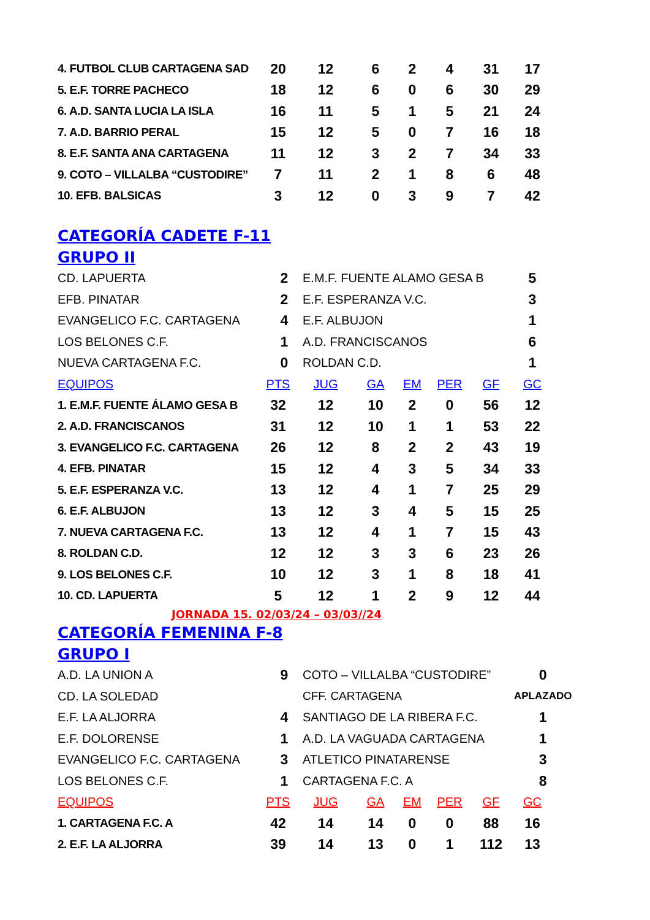| 4. FUTBOL CLUB CARTAGENA SAD | 20 | 12 | 6 | 2 | 4 | 31 | 17 |
| 5. E.F. TORRE PACHECO | 18 | 12 | 6 | 0 | 6 | 30 | 29 |
| 6. A.D. SANTA LUCIA LA ISLA | 16 | 11 | 5 | 1 | 5 | 21 | 24 |
| 7. A.D. BARRIO PERAL | 15 | 12 | 5 | 0 | 7 | 16 | 18 |
| 8. E.F. SANTA ANA CARTAGENA | 11 | 12 | 3 | 2 | 7 | 34 | 33 |
| 9. COTO – VILLALBA “CUSTODIRE” | 7 | 11 | 2 | 1 | 8 | 6 | 48 |
| 10. EFB. BALSICAS | 3 | 12 | 0 | 3 | 9 | 7 | 42 |
CATEGORÍA CADETE F-11
GRUPO II
| CD. LAPUERTA | 2 | E.M.F. FUENTE ALAMO GESA B | 5 |
| EFB. PINATAR | 2 | E.F. ESPERANZA V.C. | 3 |
| EVANGELICO F.C. CARTAGENA | 4 | E.F. ALBUJON | 1 |
| LOS BELONES C.F. | 1 | A.D. FRANCISCANOS | 6 |
| NUEVA CARTAGENA F.C. | 0 | ROLDAN C.D. | 1 |
| EQUIPOS | PTS | JUG | GA | EM | PER | GF | GC |
| --- | --- | --- | --- | --- | --- | --- | --- |
| 1. E.M.F. FUENTE ÁLAMO GESA B | 32 | 12 | 10 | 2 | 0 | 56 | 12 |
| 2. A.D. FRANCISCANOS | 31 | 12 | 10 | 1 | 1 | 53 | 22 |
| 3. EVANGELICO F.C. CARTAGENA | 26 | 12 | 8 | 2 | 2 | 43 | 19 |
| 4. EFB. PINATAR | 15 | 12 | 4 | 3 | 5 | 34 | 33 |
| 5. E.F. ESPERANZA V.C. | 13 | 12 | 4 | 1 | 7 | 25 | 29 |
| 6. E.F. ALBUJON | 13 | 12 | 3 | 4 | 5 | 15 | 25 |
| 7. NUEVA CARTAGENA F.C. | 13 | 12 | 4 | 1 | 7 | 15 | 43 |
| 8. ROLDAN C.D. | 12 | 12 | 3 | 3 | 6 | 23 | 26 |
| 9. LOS BELONES C.F. | 10 | 12 | 3 | 1 | 8 | 18 | 41 |
| 10. CD. LAPUERTA | 5 | 12 | 1 | 2 | 9 | 12 | 44 |
JORNADA 15. 02/03/24 – 03/03//24
CATEGORÍA FEMENINA F-8
GRUPO I
| A.D. LA UNION A | 9 | COTO – VILLALBA “CUSTODIRE” | 0 |
| CD. LA SOLEDAD | | CFF. CARTAGENA | APLAZADO |
| E.F. LA ALJORRA | 4 | SANTIAGO DE LA RIBERA F.C. | 1 |
| E.F. DOLORENSE | 1 | A.D. LA VAGUADA CARTAGENA | 1 |
| EVANGELICO F.C. CARTAGENA | 3 | ATLETICO PINATARENSE | 3 |
| LOS BELONES C.F. | 1 | CARTAGENA F.C. A | 8 |
| EQUIPOS | PTS | JUG | GA | EM | PER | GF | GC |
| --- | --- | --- | --- | --- | --- | --- | --- |
| 1. CARTAGENA F.C. A | 42 | 14 | 14 | 0 | 0 | 88 | 16 |
| 2. E.F. LA ALJORRA | 39 | 14 | 13 | 0 | 1 | 112 | 13 |